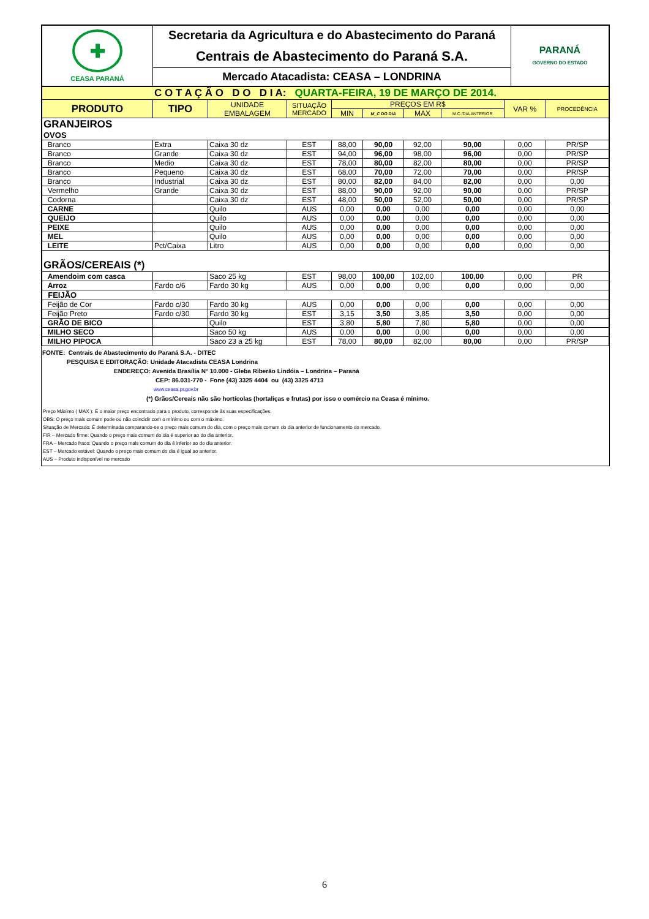| ✚ CEASA PARANÁ | Secretaria da Agricultura e do Abastecimento do Paraná | PARANÁ GOVERNO DO ESTADO |
| | Centrais de Abastecimento do Paraná S.A. | |
| | Mercado Atacadista: CEASA – LONDRINA | |
| C O T A Ç Ã O D O D I A: QUARTA-FEIRA, 19 DE MARÇO DE 2014. | | | | | | | | | |
| PRODUTO | TIPO | UNIDADE EMBALAGEM | SITUAÇÃO MERCADO | PREÇOS EM R$ | | | | VAR % | PROCEDÊNCIA |
| | | | | MIN | M_C DO DIA | MAX | M.C./DIA ANTERIOR | | |
| GRANJEIROS | | | | | | | | | |
| OVOS | | | | | | | | | |
| Branco | Extra | Caixa 30 dz | EST | 88,00 | 90,00 | 92,00 | 90,00 | 0,00 | PR/SP |
| Branco | Grande | Caixa 30 dz | EST | 94,00 | 96,00 | 98,00 | 96,00 | 0,00 | PR/SP |
| Branco | Medio | Caixa 30 dz | EST | 78,00 | 80,00 | 82,00 | 80,00 | 0,00 | PR/SP |
| Branco | Pequeno | Caixa 30 dz | EST | 68,00 | 70,00 | 72,00 | 70,00 | 0,00 | PR/SP |
| Branco | Industrial | Caixa 30 dz | EST | 80,00 | 82,00 | 84,00 | 82,00 | 0,00 | 0,00 |
| Vermelho | Grande | Caixa 30 dz | EST | 88,00 | 90,00 | 92,00 | 90,00 | 0,00 | PR/SP |
| Codorna | | Caixa 30 dz | EST | 48,00 | 50,00 | 52,00 | 50,00 | 0,00 | PR/SP |
| CARNE | | Quilo | AUS | 0,00 | 0,00 | 0,00 | 0,00 | 0,00 | 0,00 |
| QUEIJO | | Quilo | AUS | 0,00 | 0,00 | 0,00 | 0,00 | 0,00 | 0,00 |
| PEIXE | | Quilo | AUS | 0,00 | 0,00 | 0,00 | 0,00 | 0,00 | 0,00 |
| MEL | | Quilo | AUS | 0,00 | 0,00 | 0,00 | 0,00 | 0,00 | 0,00 |
| LEITE | Pct/Caixa | Litro | AUS | 0,00 | 0,00 | 0,00 | 0,00 | 0,00 | 0,00 |
| GRÃOS/CEREAIS (*) | | | | | | | | | |
| Amendoim com casca | | Saco 25 kg | EST | 98,00 | 100,00 | 102,00 | 100,00 | 0,00 | PR |
| Arroz | Fardo c/6 | Fardo 30 kg | AUS | 0,00 | 0,00 | 0,00 | 0,00 | 0,00 | 0,00 |
| FEIJÃO | | | | | | | | | |
| Feijão de Cor | Fardo c/30 | Fardo 30 kg | AUS | 0,00 | 0,00 | 0,00 | 0,00 | 0,00 | 0,00 |
| Feijão Preto | Fardo c/30 | Fardo 30 kg | EST | 3,15 | 3,50 | 3,85 | 3,50 | 0,00 | 0,00 |
| GRÃO DE BICO | | Quilo | EST | 3,80 | 5,80 | 7,80 | 5,80 | 0,00 | 0,00 |
| MILHO SECO | | Saco 50 kg | AUS | 0,00 | 0,00 | 0,00 | 0,00 | 0,00 | 0,00 |
| MILHO PIPOCA | | Saco 23 a 25 kg | EST | 78,00 | 80,00 | 82,00 | 80,00 | 0,00 | PR/SP |
FONTE: Centrais de Abastecimento do Paraná S.A. - DITEC
PESQUISA E EDITORAÇÃO: Unidade Atacadista CEASA Londrina
ENDEREÇO: Avenida Brasília N° 10.000 - Gleba Riberão Lindóia – Londrina – Paraná
CEP: 86.031-770 - Fone (43) 3325 4404 ou (43) 3325 4713
www.ceasa.pr.gov.br
(*) Grãos/Cereais não são hortícolas (hortaliças e frutas) por isso o comércio na Ceasa é mínimo.
Preço Máximo ( MAX ): É o maior preço encontrado para o produto, corresponde às suas especificações.
OBS: O preço mais comum pode ou não coincidir com o mínimo ou com o máximo.
Situação de Mercado: É determinada comparando-se o preço mais comum do dia, com o preço mais comum do dia anterior de funcionamento do mercado.
FIR – Mercado firme: Quando o preço mais comum do dia é superior ao do dia anterior.
FRA – Mercado fraco: Quando o preço mais comum do dia é inferior ao do dia anterior.
EST – Mercado estável: Quando o preço mais comum do dia é igual ao anterior.
AUS – Produto indisponível no mercado
6